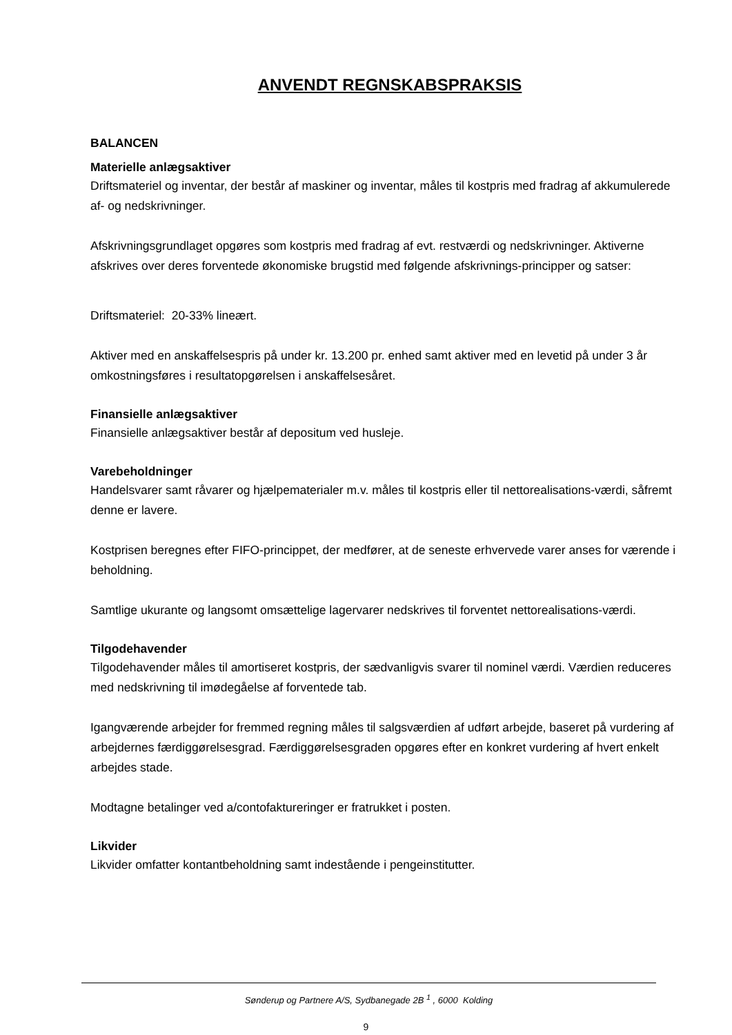ANVENDT REGNSKABSPRAKSIS
BALANCEN
Materielle anlægsaktiver
Driftsmateriel og inventar, der består af maskiner og inventar, måles til kostpris med fradrag af akkumulerede af- og nedskrivninger.
Afskrivningsgrundlaget opgøres som kostpris med fradrag af evt. restværdi og nedskrivninger. Aktiverne afskrives over deres forventede økonomiske brugstid med følgende afskrivnings-principper og satser:
Driftsmateriel: 20-33% lineært.
Aktiver med en anskaffelsespris på under kr. 13.200 pr. enhed samt aktiver med en levetid på under 3 år omkostningsføres i resultatopgørelsen i anskaffelsesåret.
Finansielle anlægsaktiver
Finansielle anlægsaktiver består af depositum ved husleje.
Varebeholdninger
Handelsvarer samt råvarer og hjælpematerialer m.v. måles til kostpris eller til nettorealisations-værdi, såfremt denne er lavere.
Kostprisen beregnes efter FIFO-princippet, der medfører, at de seneste erhvervede varer anses for værende i beholdning.
Samtlige ukurante og langsomt omsættelige lagervarer nedskrives til forventet nettorealisations-værdi.
Tilgodehavender
Tilgodehavender måles til amortiseret kostpris, der sædvanligvis svarer til nominel værdi. Værdien reduceres med nedskrivning til imødegåelse af forventede tab.
Igangværende arbejder for fremmed regning måles til salgsværdien af udført arbejde, baseret på vurdering af arbejdernes færdiggørelsesgrad. Færdiggørelsesgraden opgøres efter en konkret vurdering af hvert enkelt arbejdes stade.
Modtagne betalinger ved a/contofaktureringer er fratrukket i posten.
Likvider
Likvider omfatter kontantbeholdning samt indestående i pengeinstitutter.
Sønderup og Partnere A/S, Sydbanegade 2B <sup>1</sup> , 6000 Kolding
9